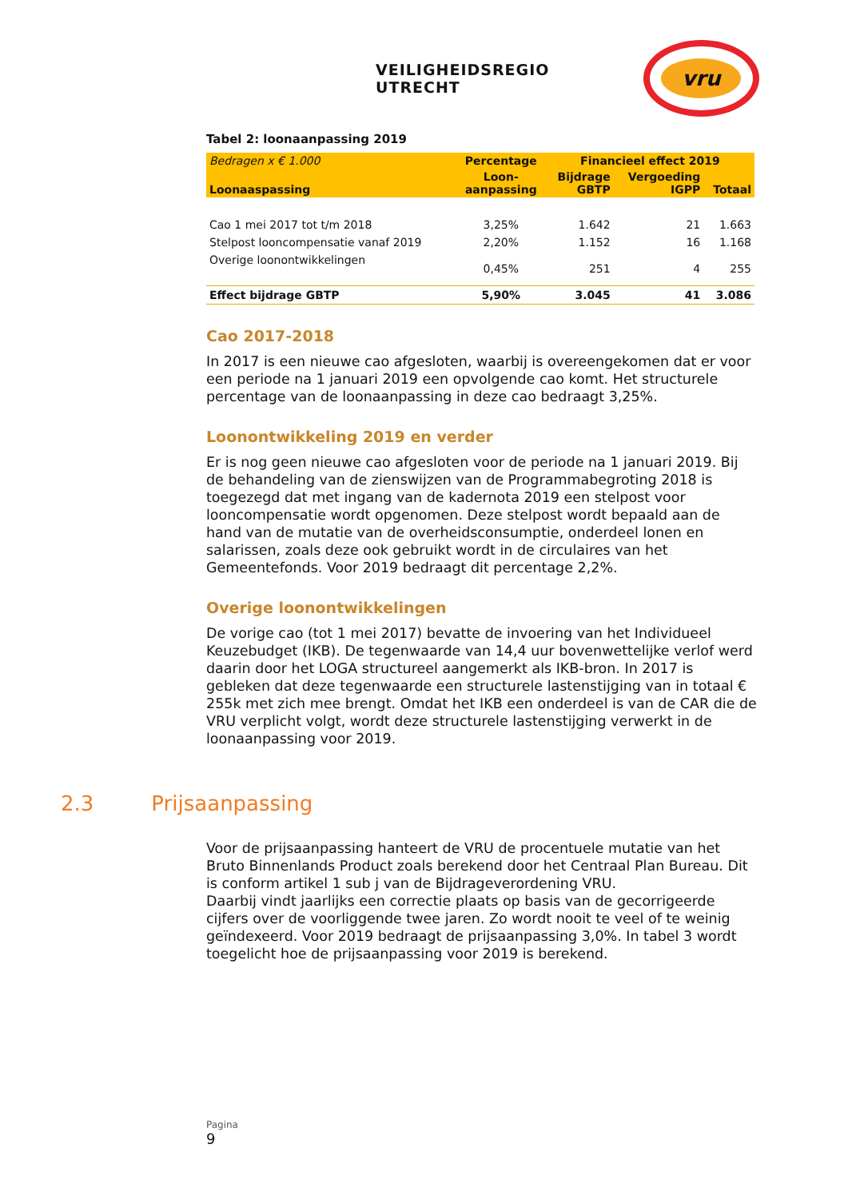VEILIGHEIDSREGIO UTRECHT
vru
Tabel 2: loonaanpassing 2019
| Bedragen x € 1.000 | Percentage | Financieel effect 2019 | | |
| --- | --- | --- | --- | --- |
| Loonaaspassing | Loon- aanpassing | Bijdrage GBTP | Vergoeding IGPP | Totaal |
| Cao 1 mei 2017 tot t/m 2018 | 3,25% | 1.642 | 21 | 1.663 |
| Stelpost looncompensatie vanaf 2019 | 2,20% | 1.152 | 16 | 1.168 |
| Overige loonontwikkelingen | 0,45% | 251 | 4 | 255 |
| Effect bijdrage GBTP | 5,90% | 3.045 | 41 | 3.086 |
Cao 2017-2018
In 2017 is een nieuwe cao afgesloten, waarbij is overeengekomen dat er voor een periode na 1 januari 2019 een opvolgende cao komt. Het structurele percentage van de loonaanpassing in deze cao bedraagt 3,25%.
Loonontwikkeling 2019 en verder
Er is nog geen nieuwe cao afgesloten voor de periode na 1 januari 2019. Bij de behandeling van de zienswijzen van de Programmabegroting 2018 is toegezegd dat met ingang van de kadernota 2019 een stelpost voor looncompensatie wordt opgenomen. Deze stelpost wordt bepaald aan de hand van de mutatie van de overheidsconsumptie, onderdeel lonen en salarissen, zoals deze ook gebruikt wordt in de circulaires van het Gemeentefonds. Voor 2019 bedraagt dit percentage 2,2%.
Overige loonontwikkelingen
De vorige cao (tot 1 mei 2017) bevatte de invoering van het Individueel Keuzebudget (IKB). De tegenwaarde van 14,4 uur bovenwettelijke verlof werd daarin door het LOGA structureel aangemerkt als IKB-bron. In 2017 is gebleken dat deze tegenwaarde een structurele lastenstijging van in totaal € 255k met zich mee brengt. Omdat het IKB een onderdeel is van de CAR die de VRU verplicht volgt, wordt deze structurele lastenstijging verwerkt in de loonaanpassing voor 2019.
2.3 Prijsaanpassing
Voor de prijsaanpassing hanteert de VRU de procentuele mutatie van het Bruto Binnenlands Product zoals berekend door het Centraal Plan Bureau. Dit is conform artikel 1 sub j van de Bijdrageverordening VRU.
Daarbij vindt jaarlijks een correctie plaats op basis van de gecorrigeerde cijfers over de voorliggende twee jaren. Zo wordt nooit te veel of te weinig geïndexeerd. Voor 2019 bedraagt de prijsaanpassing 3,0%. In tabel 3 wordt toegelicht hoe de prijsaanpassing voor 2019 is berekend.
Pagina
9